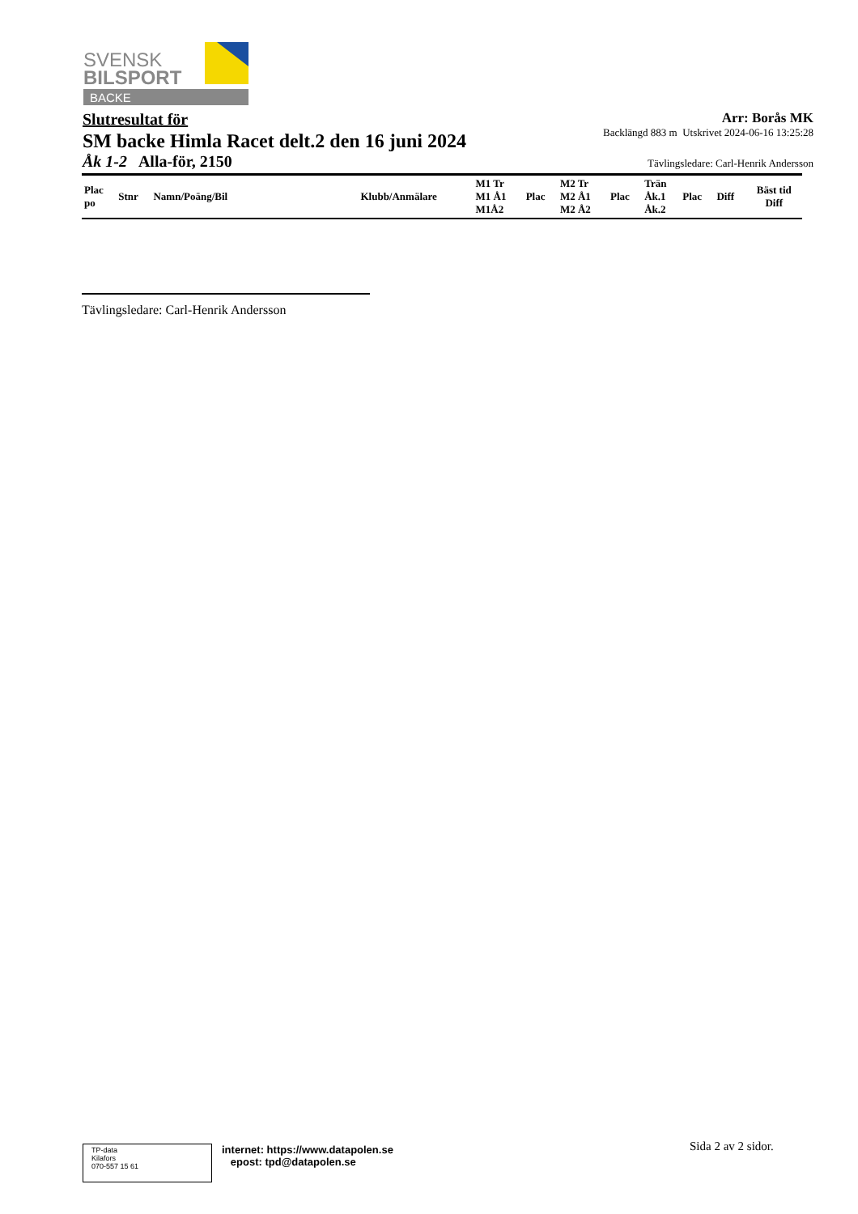SVENSK
BILSPORT
BACKE
Slutresultat för
SM backe Himla Racet delt.2 den 16 juni 2024
Åk 1-2 Alla-för, 2150
Arr: Borås MK
Backlängd 883 m Utskrivet 2024-06-16 13:25:28
Tävlingsledare: Carl-Henrik Andersson
| Plac po | Stnr | Namn/Poäng/Bil | Klubb/Anmälare | M1 Tr M1 Å1 M1Å2 | Plac | M2 Tr M2 Å1 M2 Å2 | Plac | Trän Åk.1 Åk.2 | Plac | Diff | Bäst tid Diff |
| --- | --- | --- | --- | --- | --- | --- | --- | --- | --- | --- | --- |
Tävlingsledare: Carl-Henrik Andersson
TP-data
Kilafors
070-557 15 61
internet: https://www.datapolen.se
epost: tpd@datapolen.se
Sida 2 av 2 sidor.